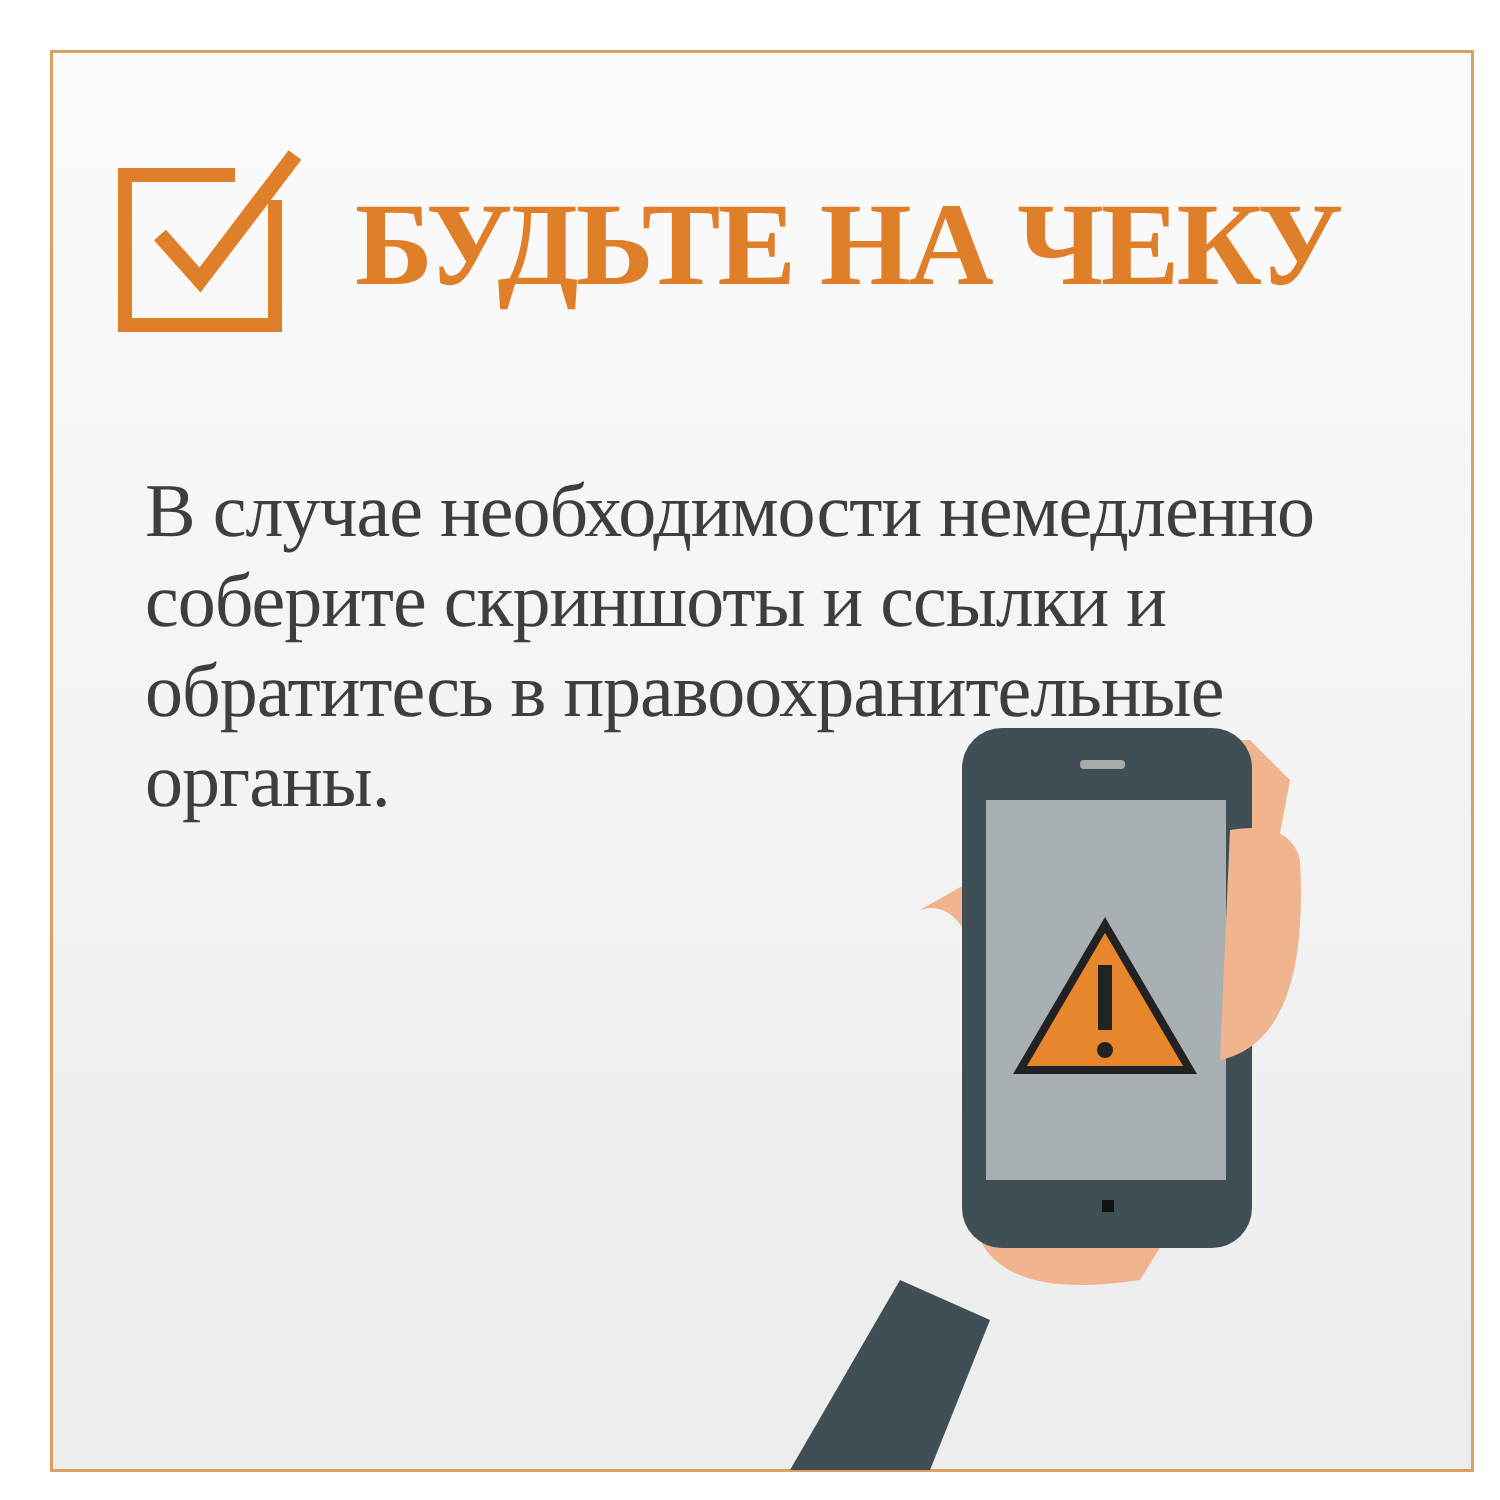БУДЬТЕ НА ЧЕКУ
В случае необходимости немедленно соберите скриншоты и ссылки и обратитесь в правоохранительные органы.